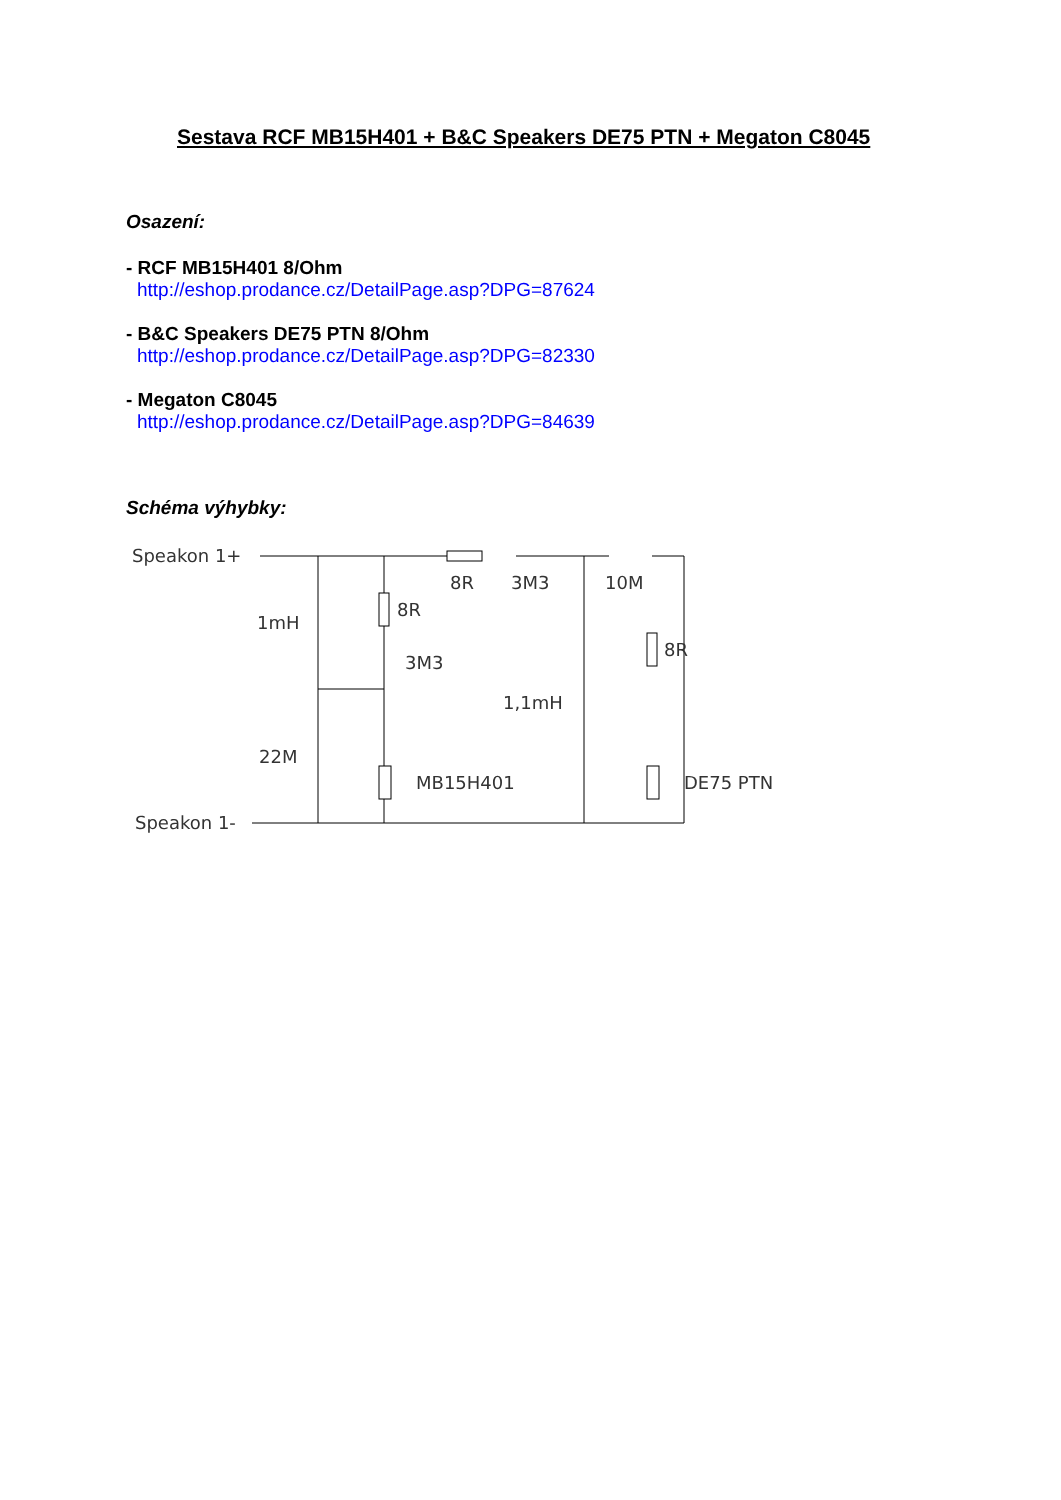Sestava RCF MB15H401 + B&C Speakers DE75 PTN + Megaton C8045
Osazení:
- RCF MB15H401 8/Ohm
http://eshop.prodance.cz/DetailPage.asp?DPG=87624
- B&C Speakers DE75 PTN 8/Ohm
http://eshop.prodance.cz/DetailPage.asp?DPG=82330
- Megaton C8045
http://eshop.prodance.cz/DetailPage.asp?DPG=84639
Schéma výhybky:
Speakon 1+
Speakon 1-
1mH
8R
3M3
8R
3M3
10M
8R
1,1mH
22M
MB15H401
DE75 PTN